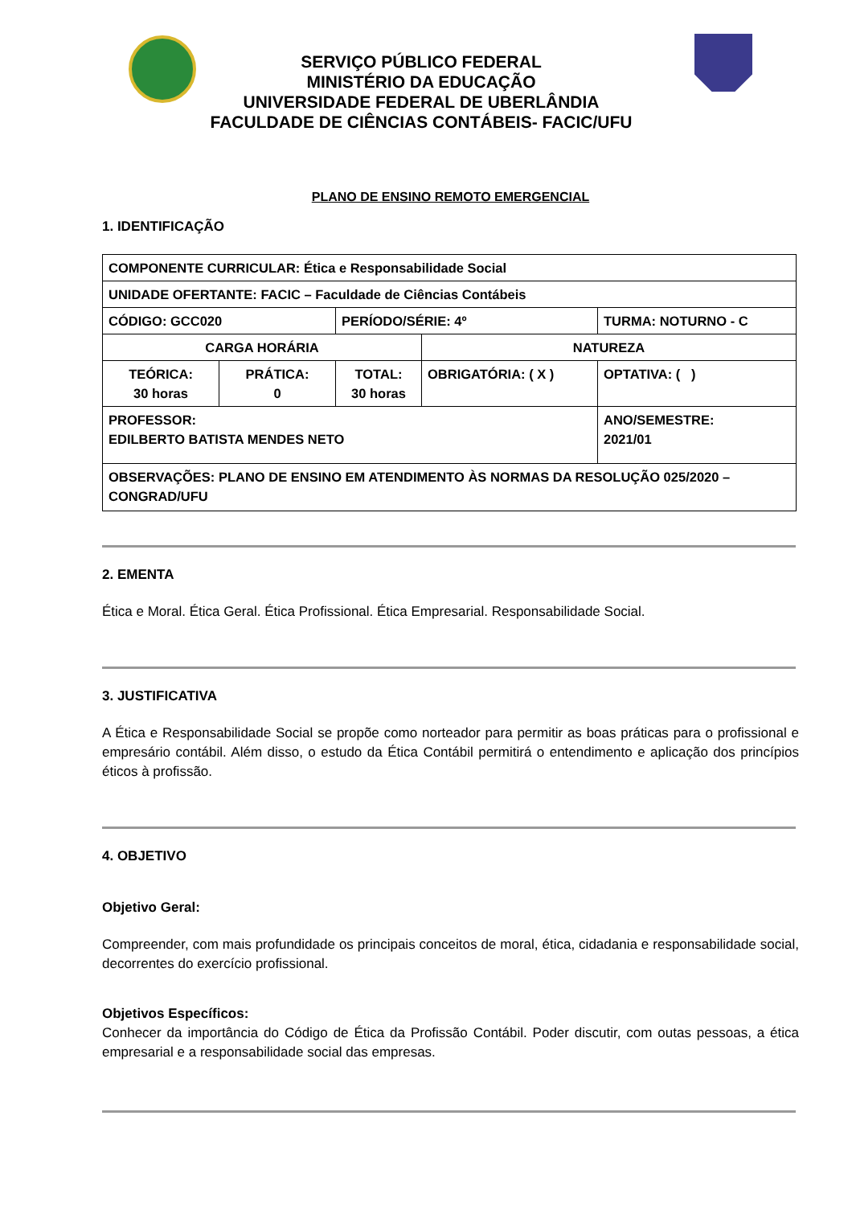SERVIÇO PÚBLICO FEDERAL
MINISTÉRIO DA EDUCAÇÃO
UNIVERSIDADE FEDERAL DE UBERLÂNDIA
FACULDADE DE CIÊNCIAS CONTÁBEIS- FACIC/UFU
PLANO DE ENSINO REMOTO EMERGENCIAL
1. IDENTIFICAÇÃO
| COMPONENTE CURRICULAR: Ética e Responsabilidade Social | | | | |
| UNIDADE OFERTANTE: FACIC – Faculdade de Ciências Contábeis | | | | |
| CÓDIGO: GCC020 | | PERÍODO/SÉRIE: 4º | | TURMA: NOTURNO - C |
| CARGA HORÁRIA | | | NATUREZA | |
| TEÓRICA: 30 horas | PRÁTICA: 0 | TOTAL: 30 horas | OBRIGATÓRIA: ( X ) | OPTATIVA: ( ) |
| PROFESSOR: EDILBERTO BATISTA MENDES NETO | | | | ANO/SEMESTRE: 2021/01 |
| OBSERVAÇÕES: PLANO DE ENSINO EM ATENDIMENTO ÀS NORMAS DA RESOLUÇÃO 025/2020 – CONGRAD/UFU | | | | |
2. EMENTA
Ética e Moral. Ética Geral. Ética Profissional. Ética Empresarial. Responsabilidade Social.
3. JUSTIFICATIVA
A Ética e Responsabilidade Social se propõe como norteador para permitir as boas práticas para o profissional e empresário contábil. Além disso, o estudo da Ética Contábil permitirá o entendimento e aplicação dos princípios éticos à profissão.
4. OBJETIVO
Objetivo Geral:
Compreender, com mais profundidade os principais conceitos de moral, ética, cidadania e responsabilidade social, decorrentes do exercício profissional.
Objetivos Específicos:
Conhecer da importância do Código de Ética da Profissão Contábil. Poder discutir, com outas pessoas, a ética empresarial e a responsabilidade social das empresas.